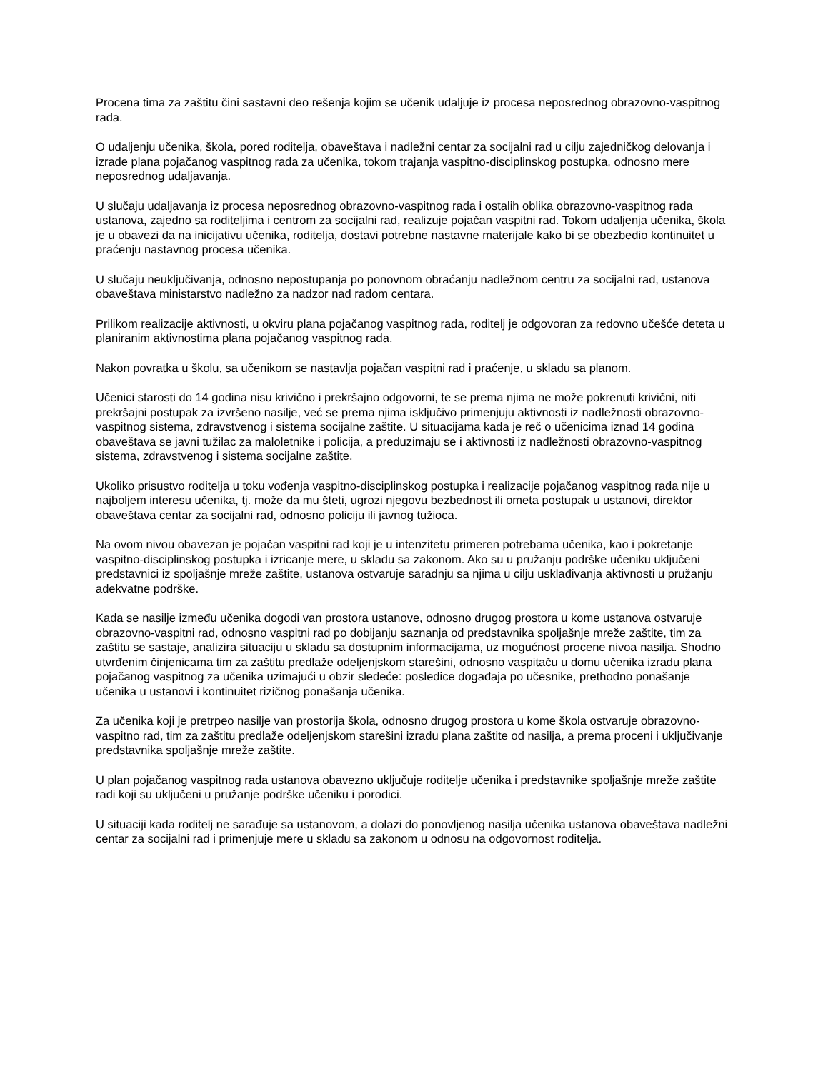Procena tima za zaštitu čini sastavni deo rešenja kojim se učenik udaljuje iz procesa neposrednog obrazovno-vaspitnog rada.
O udaljenju učenika, škola, pored roditelja, obaveštava i nadležni centar za socijalni rad u cilju zajedničkog delovanja i izrade plana pojačanog vaspitnog rada za učenika, tokom trajanja vaspitno-disciplinskog postupka, odnosno mere neposrednog udaljavanja.
U slučaju udaljavanja iz procesa neposrednog obrazovno-vaspitnog rada i ostalih oblika obrazovno-vaspitnog rada ustanova, zajedno sa roditeljima i centrom za socijalni rad, realizuje pojačan vaspitni rad. Tokom udaljenja učenika, škola je u obavezi da na inicijativu učenika, roditelja, dostavi potrebne nastavne materijale kako bi se obezbedio kontinuitet u praćenju nastavnog procesa učenika.
U slučaju neuključivanja, odnosno nepostupanja po ponovnom obraćanju nadležnom centru za socijalni rad, ustanova obaveštava ministarstvo nadležno za nadzor nad radom centara.
Prilikom realizacije aktivnosti, u okviru plana pojačanog vaspitnog rada, roditelj je odgovoran za redovno učešće deteta u planiranim aktivnostima plana pojačanog vaspitnog rada.
Nakon povratka u školu, sa učenikom se nastavlja pojačan vaspitni rad i praćenje, u skladu sa planom.
Učenici starosti do 14 godina nisu krivično i prekršajno odgovorni, te se prema njima ne može pokrenuti krivični, niti prekršajni postupak za izvršeno nasilje, već se prema njima isključivo primenjuju aktivnosti iz nadležnosti obrazovno-vaspitnog sistema, zdravstvenog i sistema socijalne zaštite. U situacijama kada je reč o učenicima iznad 14 godina obaveštava se javni tužilac za maloletnike i policija, a preduzimaju se i aktivnosti iz nadležnosti obrazovno-vaspitnog sistema, zdravstvenog i sistema socijalne zaštite.
Ukoliko prisustvo roditelja u toku vođenja vaspitno-disciplinskog postupka i realizacije pojačanog vaspitnog rada nije u najboljem interesu učenika, tj. može da mu šteti, ugrozi njegovu bezbednost ili ometa postupak u ustanovi, direktor obaveštava centar za socijalni rad, odnosno policiju ili javnog tužioca.
Na ovom nivou obavezan je pojačan vaspitni rad koji je u intenzitetu primeren potrebama učenika, kao i pokretanje vaspitno-disciplinskog postupka i izricanje mere, u skladu sa zakonom. Ako su u pružanju podrške učeniku uključeni predstavnici iz spoljašnje mreže zaštite, ustanova ostvaruje saradnju sa njima u cilju usklađivanja aktivnosti u pružanju adekvatne podrške.
Kada se nasilje između učenika dogodi van prostora ustanove, odnosno drugog prostora u kome ustanova ostvaruje obrazovno-vaspitni rad, odnosno vaspitni rad po dobijanju saznanja od predstavnika spoljašnje mreže zaštite, tim za zaštitu se sastaje, analizira situaciju u skladu sa dostupnim informacijama, uz mogućnost procene nivoa nasilja. Shodno utvrđenim činjenicama tim za zaštitu predlaže odeljenjskom starešini, odnosno vaspitaču u domu učenika izradu plana pojačanog vaspitnog za učenika uzimajući u obzir sledeće: posledice događaja po učesnike, prethodno ponašanje učenika u ustanovi i kontinuitet rizičnog ponašanja učenika.
Za učenika koji je pretrpeo nasilje van prostorija škola, odnosno drugog prostora u kome škola ostvaruje obrazovno-vaspitno rad, tim za zaštitu predlaže odeljenjskom starešini izradu plana zaštite od nasilja, a prema proceni i uključivanje predstavnika spoljašnje mreže zaštite.
U plan pojačanog vaspitnog rada ustanova obavezno uključuje roditelje učenika i predstavnike spoljašnje mreže zaštite radi koji su uključeni u pružanje podrške učeniku i porodici.
U situaciji kada roditelj ne sarađuje sa ustanovom, a dolazi do ponovljenog nasilja učenika ustanova obaveštava nadležni centar za socijalni rad i primenjuje mere u skladu sa zakonom u odnosu na odgovornost roditelja.